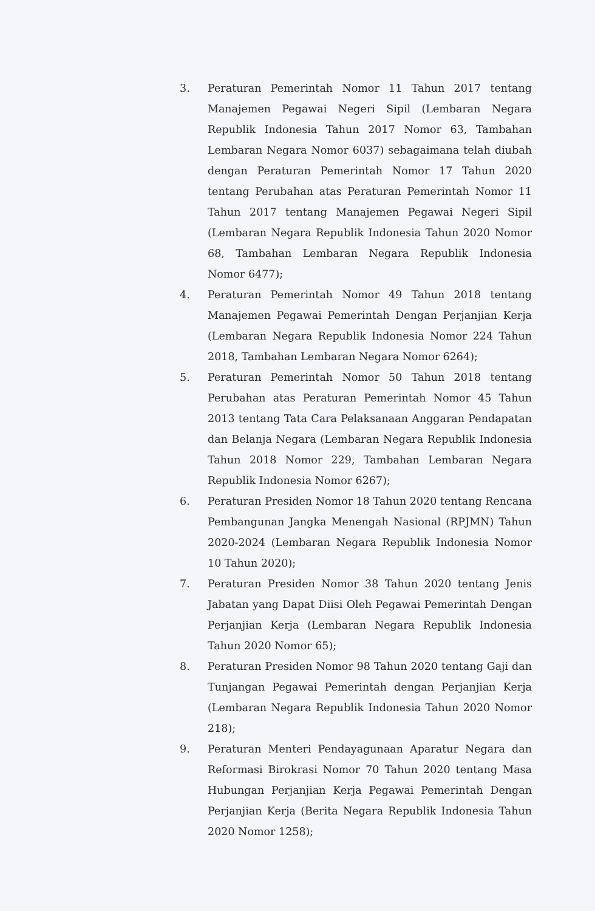3. Peraturan Pemerintah Nomor 11 Tahun 2017 tentang Manajemen Pegawai Negeri Sipil (Lembaran Negara Republik Indonesia Tahun 2017 Nomor 63, Tambahan Lembaran Negara Nomor 6037) sebagaimana telah diubah dengan Peraturan Pemerintah Nomor 17 Tahun 2020 tentang Perubahan atas Peraturan Pemerintah Nomor 11 Tahun 2017 tentang Manajemen Pegawai Negeri Sipil (Lembaran Negara Republik Indonesia Tahun 2020 Nomor 68, Tambahan Lembaran Negara Republik Indonesia Nomor 6477);
4. Peraturan Pemerintah Nomor 49 Tahun 2018 tentang Manajemen Pegawai Pemerintah Dengan Perjanjian Kerja (Lembaran Negara Republik Indonesia Nomor 224 Tahun 2018, Tambahan Lembaran Negara Nomor 6264);
5. Peraturan Pemerintah Nomor 50 Tahun 2018 tentang Perubahan atas Peraturan Pemerintah Nomor 45 Tahun 2013 tentang Tata Cara Pelaksanaan Anggaran Pendapatan dan Belanja Negara (Lembaran Negara Republik Indonesia Tahun 2018 Nomor 229, Tambahan Lembaran Negara Republik Indonesia Nomor 6267);
6. Peraturan Presiden Nomor 18 Tahun 2020 tentang Rencana Pembangunan Jangka Menengah Nasional (RPJMN) Tahun 2020-2024 (Lembaran Negara Republik Indonesia Nomor 10 Tahun 2020);
7. Peraturan Presiden Nomor 38 Tahun 2020 tentang Jenis Jabatan yang Dapat Diisi Oleh Pegawai Pemerintah Dengan Perjanjian Kerja (Lembaran Negara Republik Indonesia Tahun 2020 Nomor 65);
8. Peraturan Presiden Nomor 98 Tahun 2020 tentang Gaji dan Tunjangan Pegawai Pemerintah dengan Perjanjian Kerja (Lembaran Negara Republik Indonesia Tahun 2020 Nomor 218);
9. Peraturan Menteri Pendayagunaan Aparatur Negara dan Reformasi Birokrasi Nomor 70 Tahun 2020 tentang Masa Hubungan Perjanjian Kerja Pegawai Pemerintah Dengan Perjanjian Kerja (Berita Negara Republik Indonesia Tahun 2020 Nomor 1258);